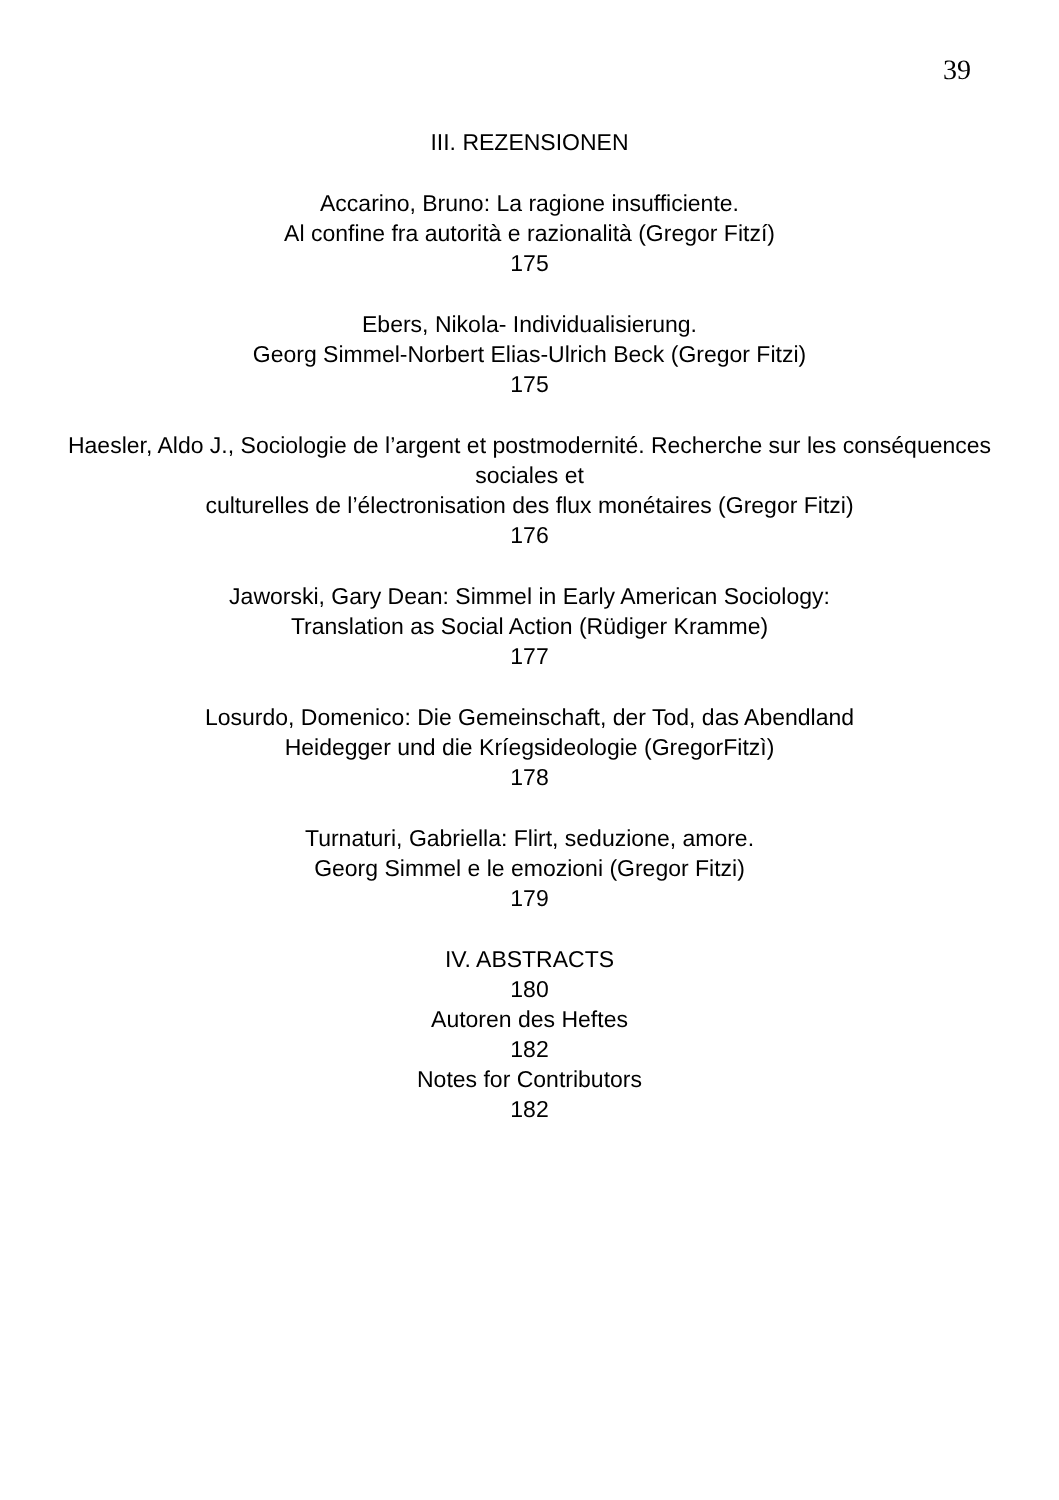39
III. REZENSIONEN
Accarino, Bruno: La ragione insufficiente.
Al confine fra autorità e razionalità (Gregor Fitzí)
175
Ebers, Nikola- Individualisierung.
Georg Simmel-Norbert Elias-Ulrich Beck (Gregor Fitzi)
175
Haesler, Aldo J., Sociologie de l’argent et postmodernité. Recherche sur les conséquences sociales et
culturelles de l’électronisation des flux monétaires (Gregor Fitzi)
176
Jaworski, Gary Dean: Simmel in Early American Sociology:
Translation as Social Action (Rüdiger Kramme)
177
Losurdo, Domenico: Die Gemeinschaft, der Tod, das Abendland
Heidegger und die Kríegsideologie (GregorFitzì)
178
Turnaturi, Gabriella: Flirt, seduzione, amore.
Georg Simmel e le emozioni (Gregor Fitzi)
179
IV. ABSTRACTS
180
Autoren des Heftes
182
Notes for Contributors
182